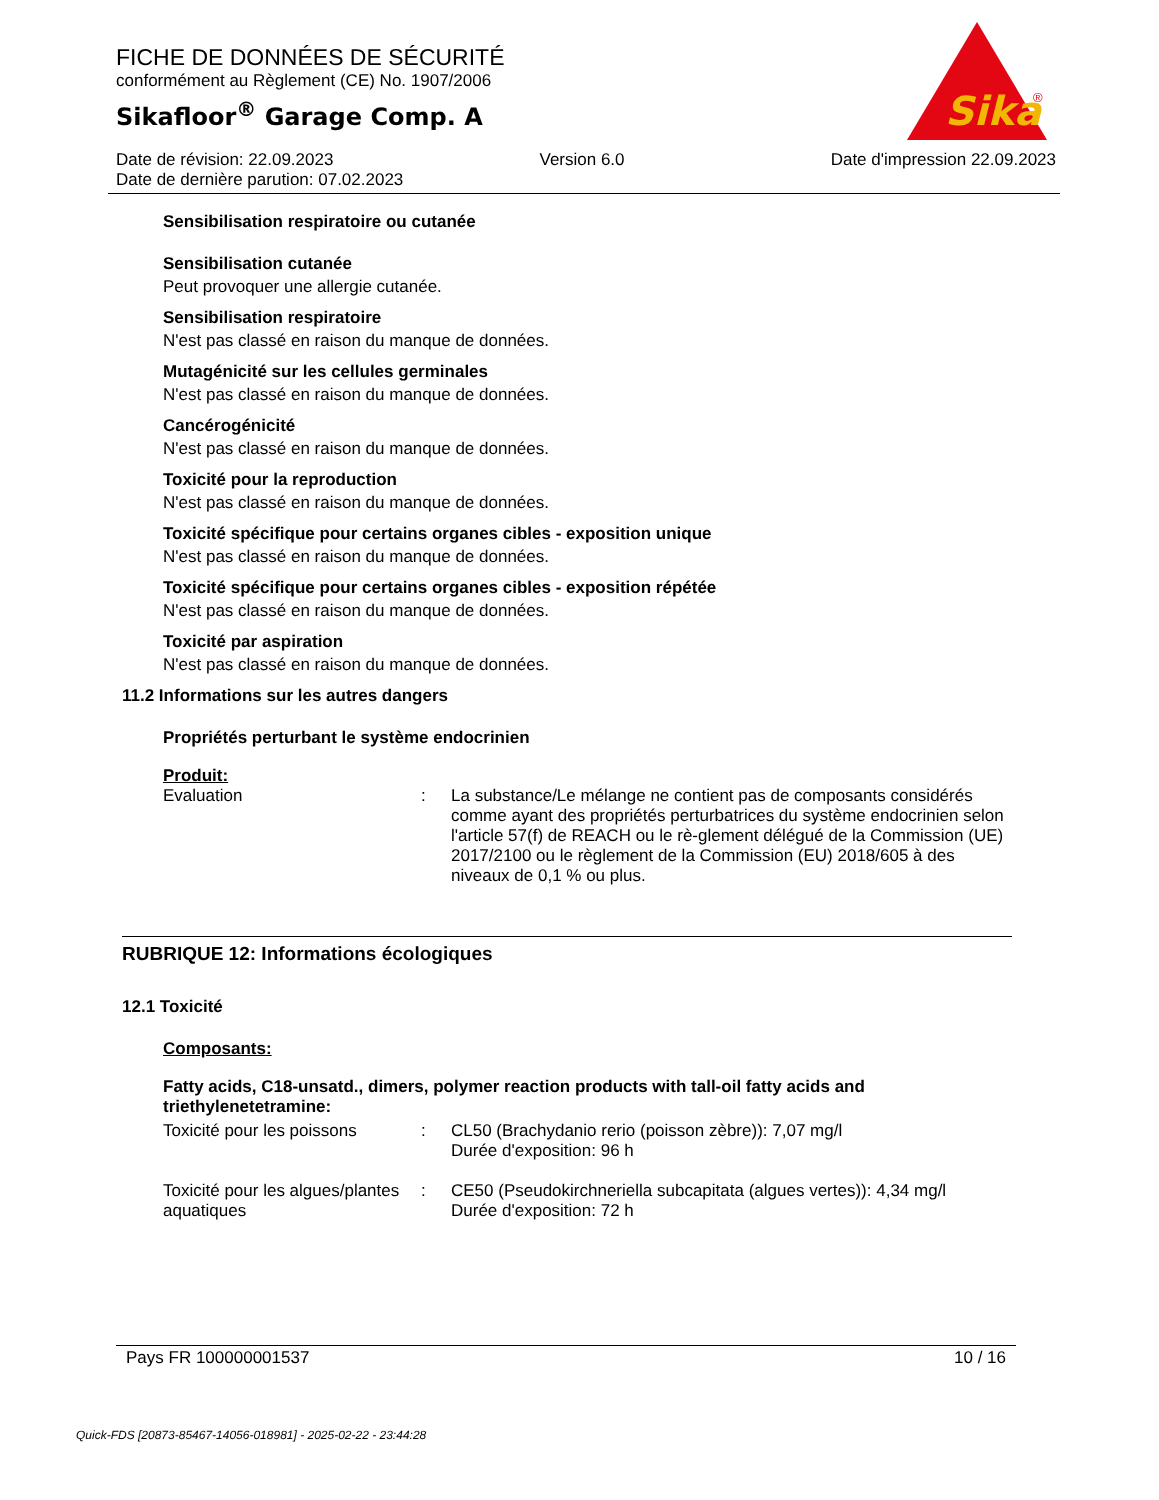FICHE DE DONNÉES DE SÉCURITÉ
conformément au Règlement (CE) No. 1907/2006
Sikafloor<sup>®</sup> Garage Comp. A
Sika
®
Date de révision: 22.09.2023 Version 6.0 Date d'impression 22.09.2023
Date de dernière parution: 07.02.2023
Sensibilisation respiratoire ou cutanée
Sensibilisation cutanée
Peut provoquer une allergie cutanée.
Sensibilisation respiratoire
N'est pas classé en raison du manque de données.
Mutagénicité sur les cellules germinales
N'est pas classé en raison du manque de données.
Cancérogénicité
N'est pas classé en raison du manque de données.
Toxicité pour la reproduction
N'est pas classé en raison du manque de données.
Toxicité spécifique pour certains organes cibles - exposition unique
N'est pas classé en raison du manque de données.
Toxicité spécifique pour certains organes cibles - exposition répétée
N'est pas classé en raison du manque de données.
Toxicité par aspiration
N'est pas classé en raison du manque de données.
11.2 Informations sur les autres dangers
Propriétés perturbant le système endocrinien
Produit:
Evaluation : La substance/Le mélange ne contient pas de composants considérés comme ayant des propriétés perturbatrices du système endocrinien selon l'article 57(f) de REACH ou le rè-glement délégué de la Commission (UE) 2017/2100 ou le règlement de la Commission (EU) 2018/605 à des niveaux de 0,1 % ou plus.
RUBRIQUE 12: Informations écologiques
12.1 Toxicité
Composants:
Fatty acids, C18-unsatd., dimers, polymer reaction products with tall-oil fatty acids and triethylenetetramine:
Toxicité pour les poissons
: CL50 (Brachydanio rerio (poisson zèbre)): 7,07 mg/l
Durée d'exposition: 96 h
Toxicité pour les algues/plantes aquatiques
: CE50 (Pseudokirchneriella subcapitata (algues vertes)): 4,34 mg/l
Durée d'exposition: 72 h
Pays FR 100000001537 10 / 16
Quick-FDS [20873-85467-14056-018981] - 2025-02-22 - 23:44:28